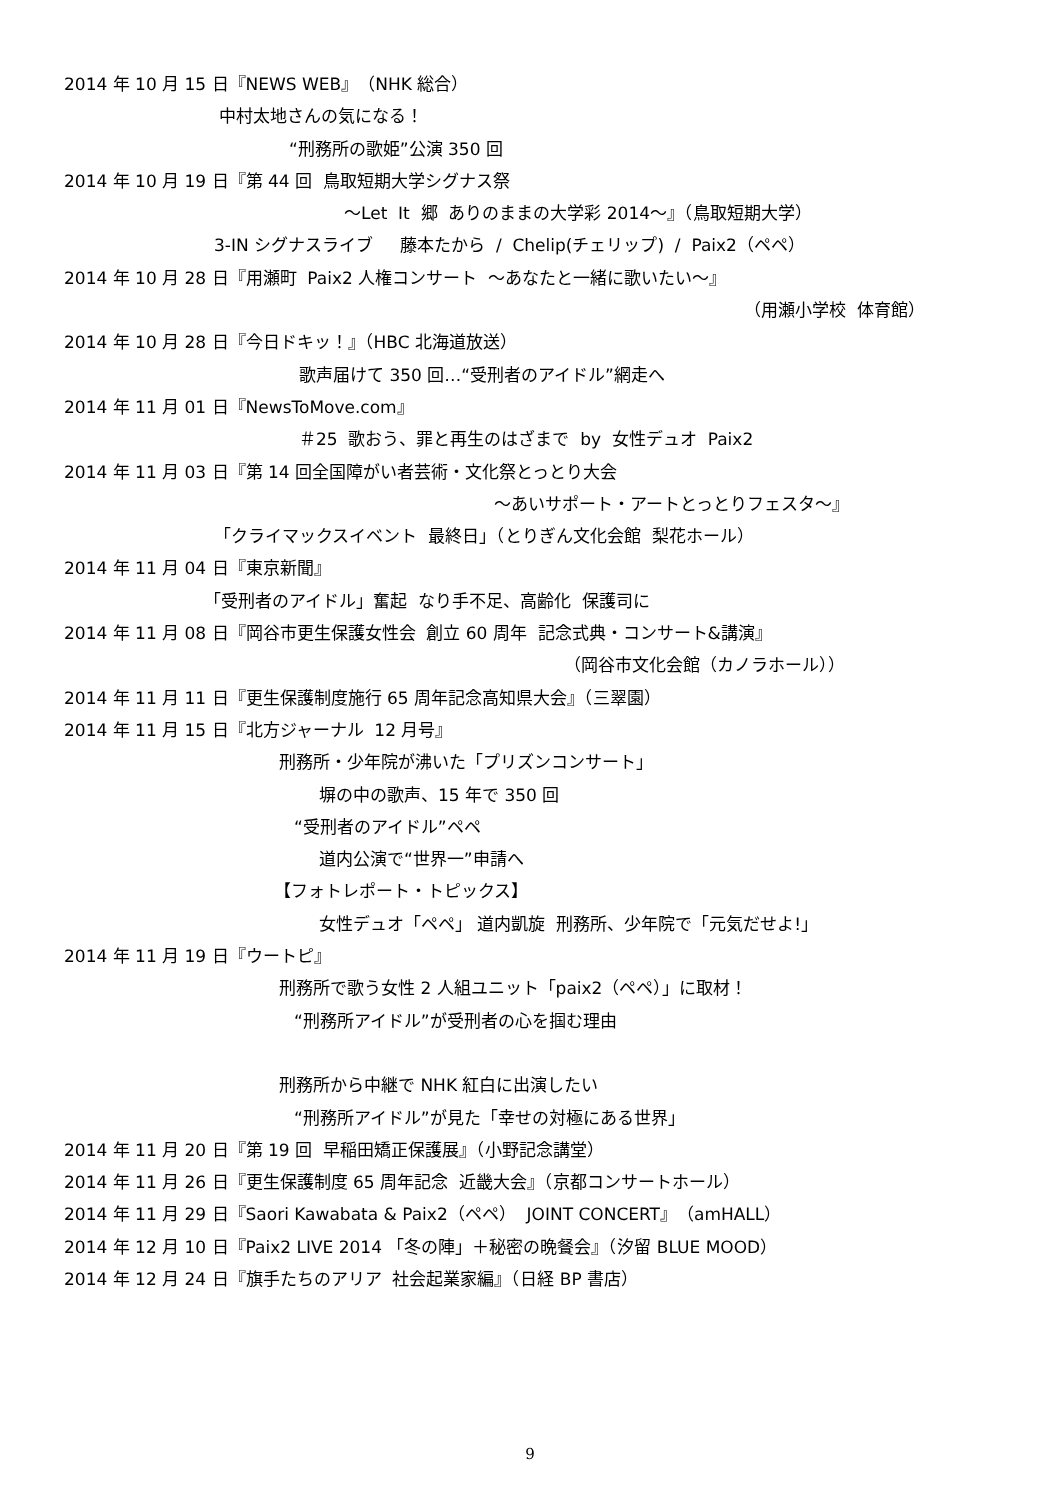2014 年 10 月 15 日『NEWS WEB』（NHK 総合）
中村太地さんの気になる！
“刑務所の歌姫”公演 350 回
2014 年 10 月 19 日『第 44 回 鳥取短期大学シグナス祭
～Let It 郷 ありのままの大学彩 2014～』（鳥取短期大学）
3-IN シグナスライブ 藤本たから / Chelip(チェリップ) / Paix2（ペペ）
2014 年 10 月 28 日『用瀬町 Paix2 人権コンサート ～あなたと一緒に歌いたい～』
（用瀬小学校 体育館）
2014 年 10 月 28 日『今日ドキッ！』（HBC 北海道放送）
歌声届けて 350 回…“受刑者のアイドル”網走へ
2014 年 11 月 01 日『NewsToMove.com』
＃25 歌おう、罪と再生のはざまで by 女性デュオ Paix2
2014 年 11 月 03 日『第 14 回全国障がい者芸術・文化祭とっとり大会
～あいサポート・アートとっとりフェスタ～』
「クライマックスイベント 最終日」（とりぎん文化会館 梨花ホール）
2014 年 11 月 04 日『東京新聞』
「受刑者のアイドル」奮起 なり手不足、高齢化 保護司に
2014 年 11 月 08 日『岡谷市更生保護女性会 創立 60 周年 記念式典・コンサート&講演』
（岡谷市文化会館（カノラホール））
2014 年 11 月 11 日『更生保護制度施行 65 周年記念高知県大会』（三翠園）
2014 年 11 月 15 日『北方ジャーナル 12 月号』
刑務所・少年院が沸いた「プリズンコンサート」
塀の中の歌声、15 年で 350 回
“受刑者のアイドル”ペペ
道内公演で“世界一”申請へ
【フォトレポート・トピックス】
女性デュオ「ペペ」 道内凱旋 刑務所、少年院で「元気だせよ!」
2014 年 11 月 19 日『ウートピ』
刑務所で歌う女性 2 人組ユニット「paix2（ペペ）」に取材！
“刑務所アイドル”が受刑者の心を掴む理由
刑務所から中継で NHK 紅白に出演したい
“刑務所アイドル”が見た「幸せの対極にある世界」
2014 年 11 月 20 日『第 19 回 早稲田矯正保護展』（小野記念講堂）
2014 年 11 月 26 日『更生保護制度 65 周年記念 近畿大会』（京都コンサートホール）
2014 年 11 月 29 日『Saori Kawabata & Paix2（ペペ） JOINT CONCERT』（amHALL）
2014 年 12 月 10 日『Paix2 LIVE 2014 「冬の陣」＋秘密の晩餐会』（汐留 BLUE MOOD）
2014 年 12 月 24 日『旗手たちのアリア 社会起業家編』（日経 BP 書店）
9